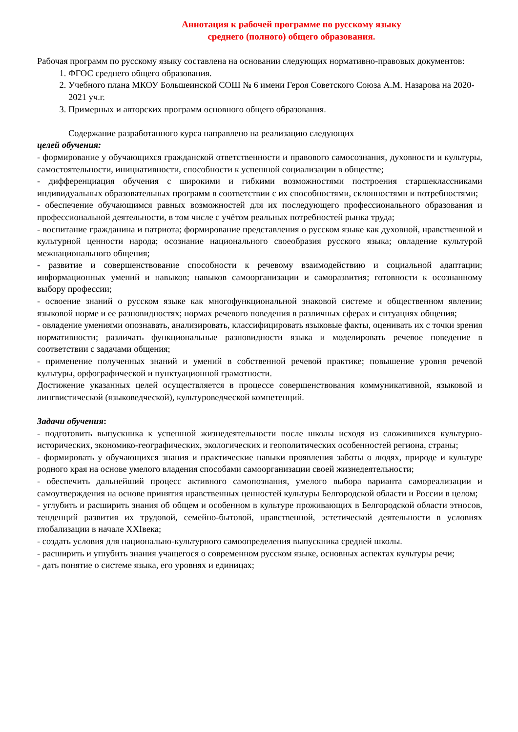Аннотация к рабочей программе по русскому языку
среднего (полного) общего образования.
Рабочая программ по русскому языку составлена на основании следующих нормативно-правовых документов:
1. ФГОС среднего общего образования.
2. Учебного плана МКОУ Большеинской СОШ № 6 имени Героя Советского Союза А.М. Назарова на 2020-2021 уч.г.
3. Примерных и авторских программ основного общего образования.
Содержание разработанного курса направлено на реализацию следующих
целей обучения:
- формирование у обучающихся гражданской ответственности и правового самосознания, духовности и культуры, самостоятельности, инициативности, способности к успешной социализации в обществе;
- дифференциация обучения с широкими и гибкими возможностями построения старшеклассниками индивидуальных образовательных программ в соответствии с их способностями, склонностями и потребностями;
- обеспечение обучающимся равных возможностей для их последующего профессионального образования и профессиональной деятельности, в том числе с учётом реальных потребностей рынка труда;
- воспитание гражданина и патриота; формирование представления о русском языке как духовной, нравственной и культурной ценности народа; осознание национального своеобразия русского языка; овладение культурой межнационального общения;
- развитие и совершенствование способности к речевому взаимодействию и социальной адаптации; информационных умений и навыков; навыков самоорганизации и саморазвития; готовности к осознанному выбору профессии;
- освоение знаний о русском языке как многофункциональной знаковой системе и общественном явлении; языковой норме и ее разновидностях; нормах речевого поведения в различных сферах и ситуациях общения;
- овладение умениями опознавать, анализировать, классифицировать языковые факты, оценивать их с точки зрения нормативности; различать функциональные разновидности языка и моделировать речевое поведение в соответствии с задачами общения;
- применение полученных знаний и умений в собственной речевой практике; повышение уровня речевой культуры, орфографической и пунктуационной грамотности.
Достижение указанных целей осуществляется в процессе совершенствования коммуникативной, языковой и лингвистической (языковедческой), культуроведческой компетенций.
Задачи обучения:
- подготовить выпускника к успешной жизнедеятельности после школы исходя из сложившихся культурно-исторических, экономико-географических, экологических и геополитических особенностей региона, страны;
- формировать у обучающихся знания и практические навыки проявления заботы о людях, природе и культуре родного края на основе умелого владения способами самоорганизации своей жизнедеятельности;
- обеспечить дальнейший процесс активного самопознания, умелого выбора варианта самореализации и самоутверждения на основе принятия нравственных ценностей культуры Белгородской области и России в целом;
- углубить и расширить знания об общем и особенном в культуре проживающих в Белгородской области этносов, тенденций развития их трудовой, семейно-бытовой, нравственной, эстетической деятельности в условиях глобализации в начале XXIвека;
- создать условия для национально-культурного самоопределения выпускника средней школы.
- расширить и углубить знания учащегося о современном русском языке, основных аспектах культуры речи;
- дать понятие о системе языка, его уровнях и единицах;